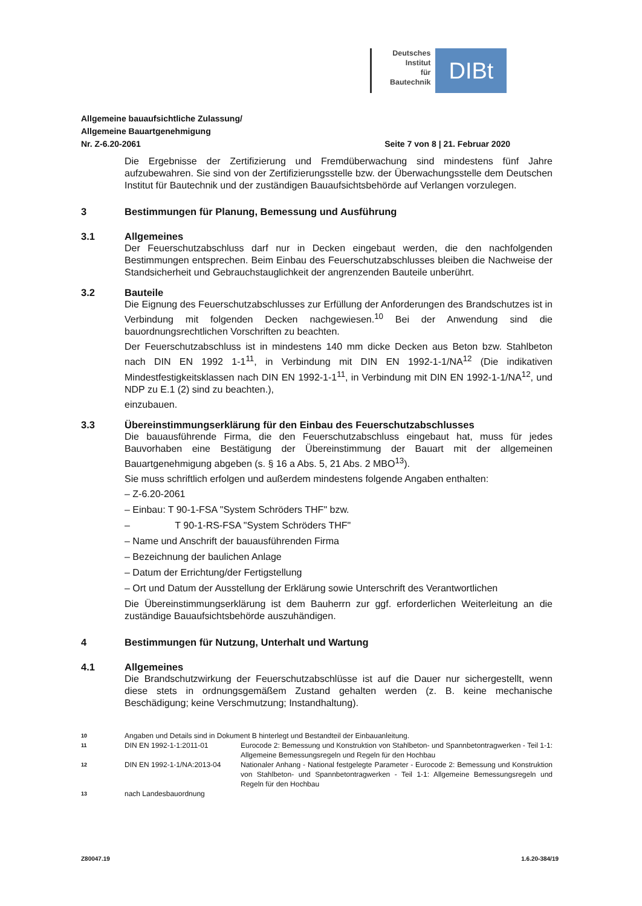Deutsches
Institut
für
Bautechnik
DIBt
Allgemeine bauaufsichtliche Zulassung/
Allgemeine Bauartgenehmigung
Nr. Z-6.20-2061 Seite 7 von 8 | 21. Februar 2020
Die Ergebnisse der Zertifizierung und Fremdüberwachung sind mindestens fünf Jahre aufzubewahren. Sie sind von der Zertifizierungsstelle bzw. der Überwachungsstelle dem Deutschen Institut für Bautechnik und der zuständigen Bauaufsichtsbehörde auf Verlangen vorzulegen.
3 Bestimmungen für Planung, Bemessung und Ausführung
3.1 Allgemeines
Der Feuerschutzabschluss darf nur in Decken eingebaut werden, die den nachfolgenden Bestimmungen entsprechen. Beim Einbau des Feuerschutzabschlusses bleiben die Nachweise der Standsicherheit und Gebrauchstauglichkeit der angrenzenden Bauteile unberührt.
3.2 Bauteile
Die Eignung des Feuerschutzabschlusses zur Erfüllung der Anforderungen des Brandschutzes ist in Verbindung mit folgenden Decken nachgewiesen.<sup>10</sup> Bei der Anwendung sind die bauordnungsrechtlichen Vorschriften zu beachten.
Der Feuerschutzabschluss ist in mindestens 140 mm dicke Decken aus Beton bzw. Stahlbeton nach DIN EN 1992 1-1<sup>11</sup>, in Verbindung mit DIN EN 1992-1-1/NA<sup>12</sup> (Die indikativen Mindestfestigkeitsklassen nach DIN EN 1992-1-1<sup>11</sup>, in Verbindung mit DIN EN 1992-1-1/NA<sup>12</sup>, und NDP zu E.1 (2) sind zu beachten.),
einzubauen.
3.3 Übereinstimmungserklärung für den Einbau des Feuerschutzabschlusses
Die bauausführende Firma, die den Feuerschutzabschluss eingebaut hat, muss für jedes Bauvorhaben eine Bestätigung der Übereinstimmung der Bauart mit der allgemeinen Bauartgenehmigung abgeben (s. § 16 a Abs. 5, 21 Abs. 2 MBO<sup>13</sup>).
Sie muss schriftlich erfolgen und außerdem mindestens folgende Angaben enthalten:
– Z-6.20-2061
– Einbau: T 90-1-FSA "System Schröders THF" bzw.
– T 90-1-RS-FSA "System Schröders THF"
– Name und Anschrift der bauausführenden Firma
– Bezeichnung der baulichen Anlage
– Datum der Errichtung/der Fertigstellung
– Ort und Datum der Ausstellung der Erklärung sowie Unterschrift des Verantwortlichen
Die Übereinstimmungserklärung ist dem Bauherrn zur ggf. erforderlichen Weiterleitung an die zuständige Bauaufsichtsbehörde auszuhändigen.
4 Bestimmungen für Nutzung, Unterhalt und Wartung
4.1 Allgemeines
Die Brandschutzwirkung der Feuerschutzabschlüsse ist auf die Dauer nur sichergestellt, wenn diese stets in ordnungsgemäßem Zustand gehalten werden (z. B. keine mechanische Beschädigung; keine Verschmutzung; Instandhaltung).
10 Angaben und Details sind in Dokument B hinterlegt und Bestandteil der Einbauanleitung.
11 DIN EN 1992-1-1:2011-01 Eurocode 2: Bemessung und Konstruktion von Stahlbeton- und Spannbetontragwerken - Teil 1-1: Allgemeine Bemessungsregeln und Regeln für den Hochbau
12 DIN EN 1992-1-1/NA:2013-04 Nationaler Anhang - National festgelegte Parameter - Eurocode 2: Bemessung und Konstruktion von Stahlbeton- und Spannbetontragwerken - Teil 1-1: Allgemeine Bemessungsregeln und Regeln für den Hochbau
13 nach Landesbauordnung
Z80047.19 1.6.20-384/19